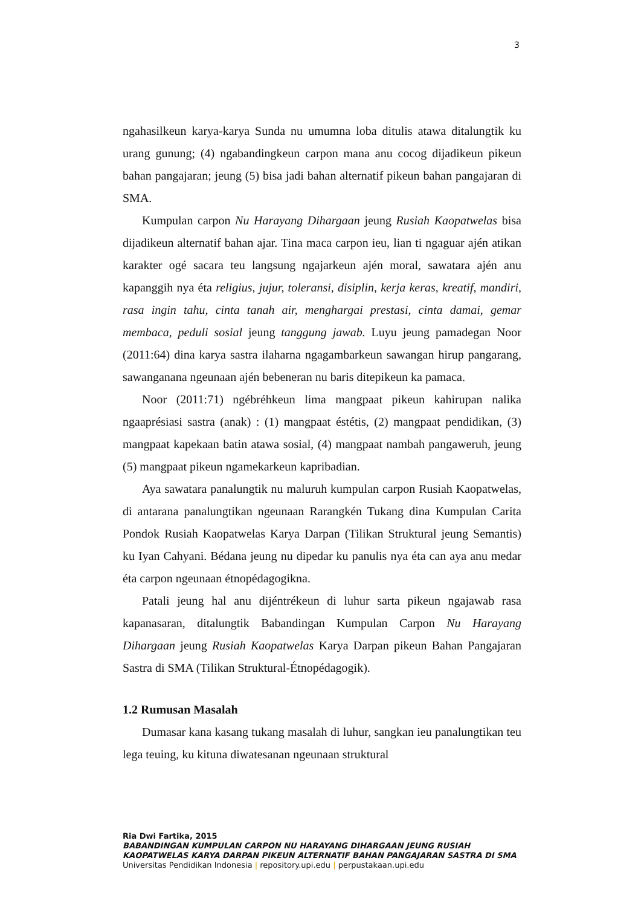3
ngahasilkeun karya-karya Sunda nu umumna loba ditulis atawa ditalungtik ku urang gunung; (4) ngabandingkeun carpon mana anu cocog dijadikeun pikeun bahan pangajaran; jeung (5) bisa jadi bahan alternatif pikeun bahan pangajaran di SMA.
Kumpulan carpon Nu Harayang Dihargaan jeung Rusiah Kaopatwelas bisa dijadikeun alternatif bahan ajar. Tina maca carpon ieu, lian ti ngaguar ajén atikan karakter ogé sacara teu langsung ngajarkeun ajén moral, sawatara ajén anu kapanggih nya éta religius, jujur, toleransi, disiplin, kerja keras, kreatif, mandiri, rasa ingin tahu, cinta tanah air, menghargai prestasi, cinta damai, gemar membaca, peduli sosial jeung tanggung jawab. Luyu jeung pamadegan Noor (2011:64) dina karya sastra ilaharna ngagambarkeun sawangan hirup pangarang, sawanganana ngeunaan ajén bebeneran nu baris ditepikeun ka pamaca.
Noor (2011:71) ngébréhkeun lima mangpaat pikeun kahirupan nalika ngaaprésiasi sastra (anak) : (1) mangpaat éstétis, (2) mangpaat pendidikan, (3) mangpaat kapekaan batin atawa sosial, (4) mangpaat nambah pangaweruh, jeung (5) mangpaat pikeun ngamekarkeun kapribadian.
Aya sawatara panalungtik nu maluruh kumpulan carpon Rusiah Kaopatwelas, di antarana panalungtikan ngeunaan Rarangkén Tukang dina Kumpulan Carita Pondok Rusiah Kaopatwelas Karya Darpan (Tilikan Struktural jeung Semantis) ku Iyan Cahyani. Bédana jeung nu dipedar ku panulis nya éta can aya anu medar éta carpon ngeunaan étnopédagogikna.
Patali jeung hal anu dijéntrékeun di luhur sarta pikeun ngajawab rasa kapanasaran, ditalungtik Babandingan Kumpulan Carpon Nu Harayang Dihargaan jeung Rusiah Kaopatwelas Karya Darpan pikeun Bahan Pangajaran Sastra di SMA (Tilikan Struktural-Étnopédagogik).
1.2 Rumusan Masalah
Dumasar kana kasang tukang masalah di luhur, sangkan ieu panalungtikan teu lega teuing, ku kituna diwatesanan ngeunaan struktural
Ria Dwi Fartika, 2015
BABANDINGAN KUMPULAN CARPON NU HARAYANG DIHARGAAN JEUNG RUSIAH KAOPATWELAS KARYA DARPAN PIKEUN ALTERNATIF BAHAN PANGAJARAN SASTRA DI SMA
Universitas Pendidikan Indonesia | repository.upi.edu | perpustakaan.upi.edu